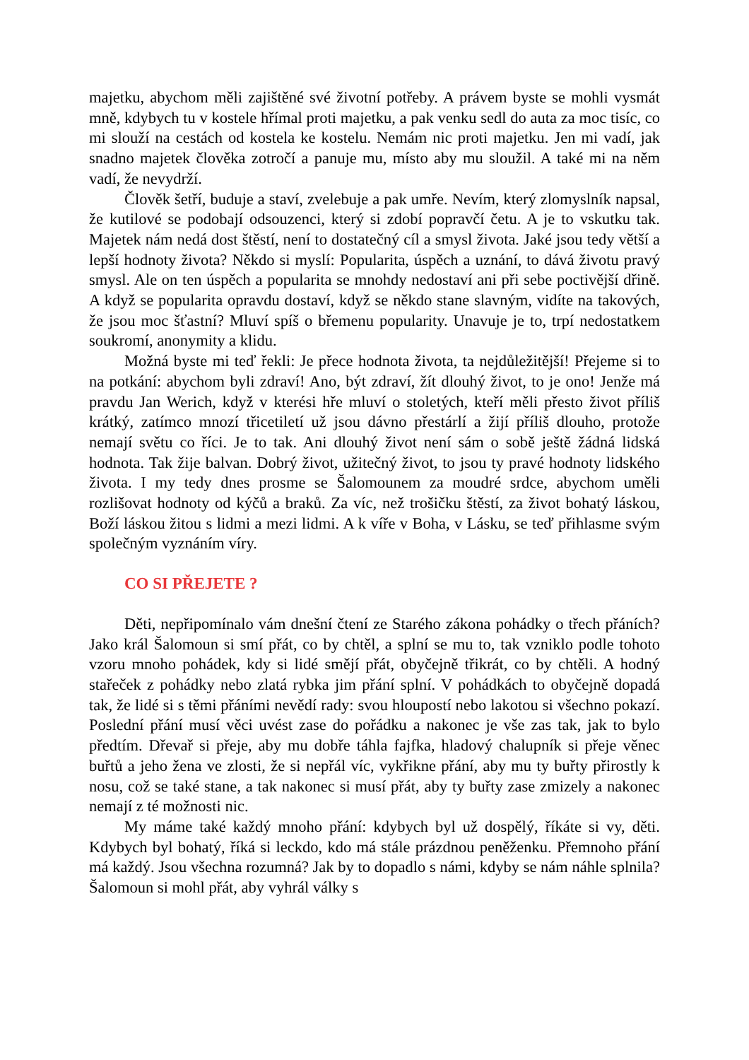majetku, abychom měli zajištěné své životní potřeby. A právem byste se mohli vysmát mně, kdybych tu v kostele hřímal proti majetku, a pak venku sedl do auta za moc tisíc, co mi slouží na cestách od kostela ke kostelu. Nemám nic proti majetku. Jen mi vadí, jak snadno majetek člověka zotročí a panuje mu, místo aby mu sloužil. A také mi na něm vadí, že nevydrží.
Člověk šetří, buduje a staví, zvelebuje a pak umře. Nevím, který zlomyslník napsal, že kutilové se podobají odsouzenci, který si zdobí popravčí četu. A je to vskutku tak. Majetek nám nedá dost štěstí, není to dostatečný cíl a smysl života. Jaké jsou tedy větší a lepší hodnoty života? Někdo si myslí: Popularita, úspěch a uznání, to dává životu pravý smysl. Ale on ten úspěch a popularita se mnohdy nedostaví ani při sebe poctivější dřině. A když se popularita opravdu dostaví, když se někdo stane slavným, vidíte na takových, že jsou moc šťastní? Mluví spíš o břemenu popularity. Unavuje je to, trpí nedostatkem soukromí, anonymity a klidu.
Možná byste mi teď řekli: Je přece hodnota života, ta nejdůležitější! Přejeme si to na potkání: abychom byli zdraví! Ano, být zdraví, žít dlouhý život, to je ono! Jenže má pravdu Jan Werich, když v kterési hře mluví o stoletých, kteří měli přesto život příliš krátký, zatímco mnozí třicetiletí už jsou dávno přestárlí a žijí příliš dlouho, protože nemají světu co říci. Je to tak. Ani dlouhý život není sám o sobě ještě žádná lidská hodnota. Tak žije balvan. Dobrý život, užitečný život, to jsou ty pravé hodnoty lidského života. I my tedy dnes prosme se Šalomounem za moudré srdce, abychom uměli rozlišovat hodnoty od kýčů a braků. Za víc, než trošičku štěstí, za život bohatý láskou, Boží láskou žitou s lidmi a mezi lidmi. A k víře v Boha, v Lásku, se teď přihlasme svým společným vyznáním víry.
CO SI PŘEJETE ?
Děti, nepřipomínalo vám dnešní čtení ze Starého zákona pohádky o třech přáních? Jako král Šalomoun si smí přát, co by chtěl, a splní se mu to, tak vzniklo podle tohoto vzoru mnoho pohádek, kdy si lidé smějí přát, obyčejně třikrát, co by chtěli. A hodný stařeček z pohádky nebo zlatá rybka jim přání splní. V pohádkách to obyčejně dopadá tak, že lidé si s těmi přáními nevědí rady: svou hloupostí nebo lakotou si všechno pokazí. Poslední přání musí věci uvést zase do pořádku a nakonec je vše zas tak, jak to bylo předtím. Dřevař si přeje, aby mu dobře táhla fajfka, hladový chalupník si přeje věnec buřtů a jeho žena ve zlosti, že si nepřál víc, vykřikne přání, aby mu ty buřty přirostly k nosu, což se také stane, a tak nakonec si musí přát, aby ty buřty zase zmizely a nakonec nemají z té možnosti nic.
My máme také každý mnoho přání: kdybych byl už dospělý, říkáte si vy, děti. Kdybych byl bohatý, říká si leckdo, kdo má stále prázdnou peněženku. Přemnoho přání má každý. Jsou všechna rozumná? Jak by to dopadlo s námi, kdyby se nám náhle splnila? Šalomoun si mohl přát, aby vyhrál války s